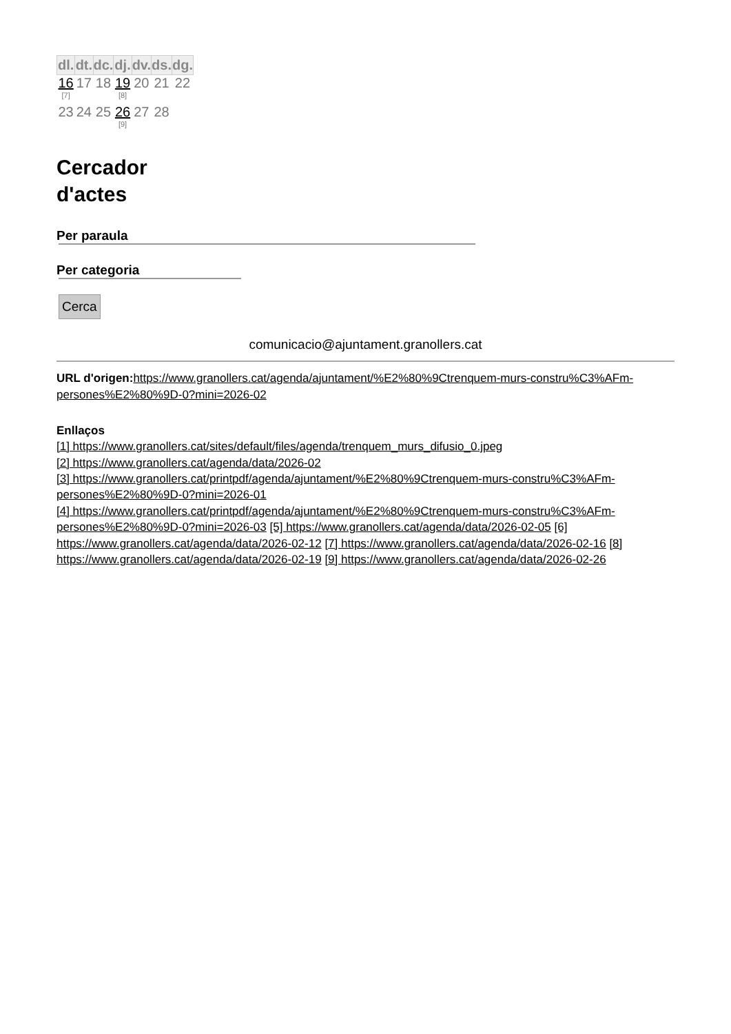| dl. | dt. | dc. | dj. | dv. | ds. | dg. |
| --- | --- | --- | --- | --- | --- | --- |
| 16 [7] | 17 | 18 | 19 [8] | 20 | 21 | 22 |
| 23 | 24 | 25 | 26 [9] | 27 | 28 | |
Cercador
d'actes
Per paraula
Per categoria
Cerca
comunicacio@ajuntament.granollers.cat
URL d'origen: https://www.granollers.cat/agenda/ajuntament/%E2%80%9Ctrenquem-murs-constru%C3%AFm-persones%E2%80%9D-0?mini=2026-02
Enllaços
[1] https://www.granollers.cat/sites/default/files/agenda/trenquem_murs_difusio_0.jpeg
[2] https://www.granollers.cat/agenda/data/2026-02
[3] https://www.granollers.cat/printpdf/agenda/ajuntament/%E2%80%9Ctrenquem-murs-constru%C3%AFm-persones%E2%80%9D-0?mini=2026-01
[4] https://www.granollers.cat/printpdf/agenda/ajuntament/%E2%80%9Ctrenquem-murs-constru%C3%AFm-persones%E2%80%9D-0?mini=2026-03 [5] https://www.granollers.cat/agenda/data/2026-02-05 [6] https://www.granollers.cat/agenda/data/2026-02-12 [7] https://www.granollers.cat/agenda/data/2026-02-16 [8] https://www.granollers.cat/agenda/data/2026-02-19 [9] https://www.granollers.cat/agenda/data/2026-02-26